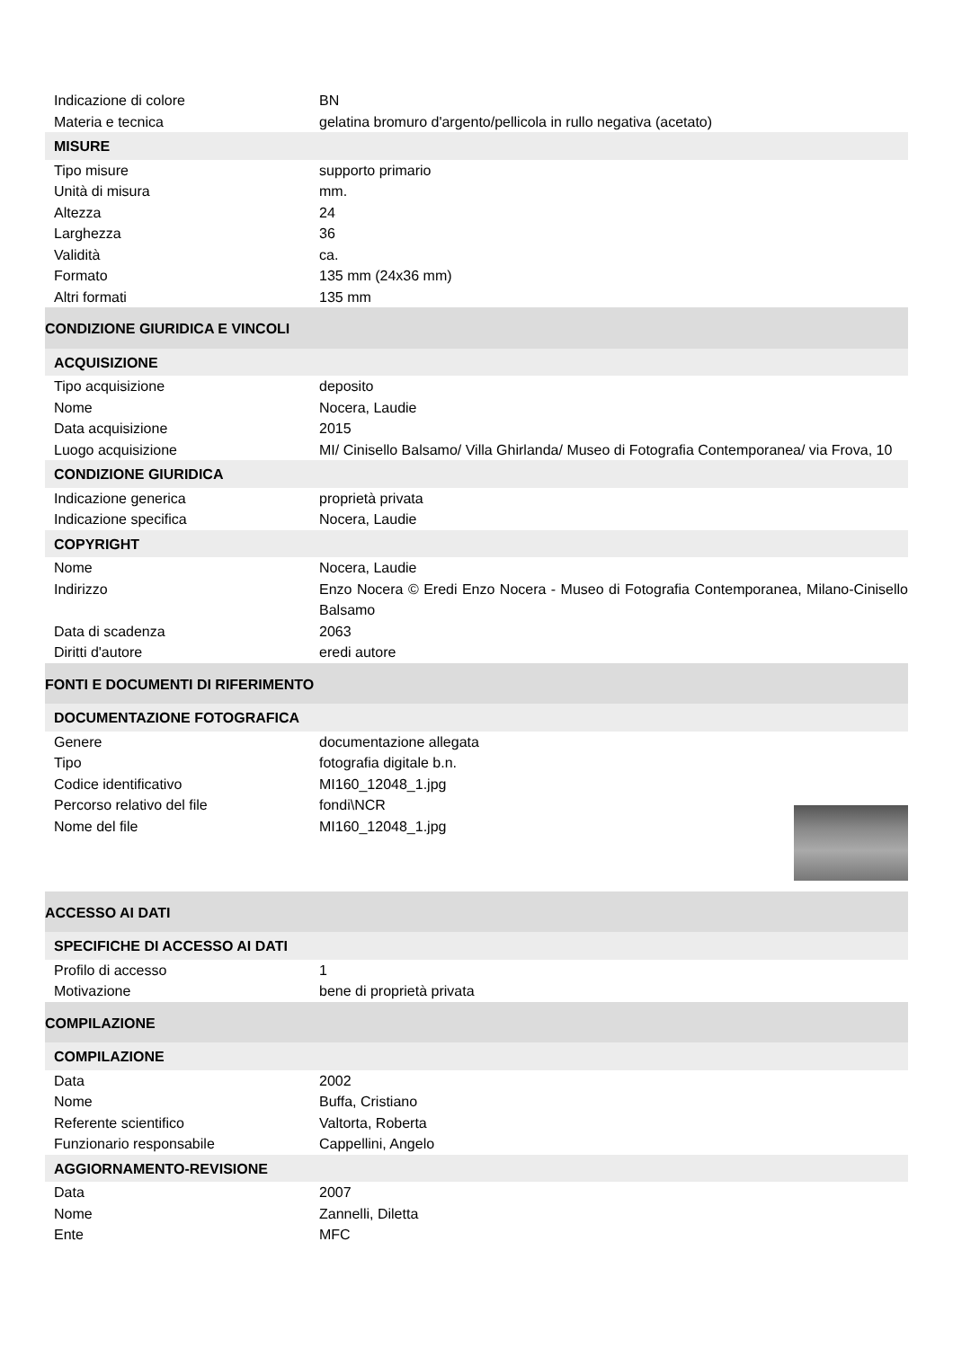| Indicazione di colore | BN |
| Materia e tecnica | gelatina bromuro d'argento/pellicola in rullo negativa (acetato) |
| MISURE | |
| Tipo misure | supporto primario |
| Unità di misura | mm. |
| Altezza | 24 |
| Larghezza | 36 |
| Validità | ca. |
| Formato | 135 mm (24x36 mm) |
| Altri formati | 135 mm |
| CONDIZIONE GIURIDICA E VINCOLI | |
| ACQUISIZIONE | |
| Tipo acquisizione | deposito |
| Nome | Nocera, Laudie |
| Data acquisizione | 2015 |
| Luogo acquisizione | MI/ Cinisello Balsamo/ Villa Ghirlanda/ Museo di Fotografia Contemporanea/ via Frova, 10 |
| CONDIZIONE GIURIDICA | |
| Indicazione generica | proprietà privata |
| Indicazione specifica | Nocera, Laudie |
| COPYRIGHT | |
| Nome | Nocera, Laudie |
| Indirizzo | Enzo Nocera © Eredi Enzo Nocera - Museo di Fotografia Contemporanea, Milano-Cinisello Balsamo |
| Data di scadenza | 2063 |
| Diritti d'autore | eredi autore |
| FONTI E DOCUMENTI DI RIFERIMENTO | |
| DOCUMENTAZIONE FOTOGRAFICA | |
| Genere | documentazione allegata |
| Tipo | fotografia digitale b.n. |
| Codice identificativo | MI160_12048_1.jpg |
| Percorso relativo del file | fondi\NCR |
| Nome del file | MI160_12048_1.jpg |
| ACCESSO AI DATI | |
| SPECIFICHE DI ACCESSO AI DATI | |
| Profilo di accesso | 1 |
| Motivazione | bene di proprietà privata |
| COMPILAZIONE | |
| COMPILAZIONE | |
| Data | 2002 |
| Nome | Buffa, Cristiano |
| Referente scientifico | Valtorta, Roberta |
| Funzionario responsabile | Cappellini, Angelo |
| AGGIORNAMENTO-REVISIONE | |
| Data | 2007 |
| Nome | Zannelli, Diletta |
| Ente | MFC |